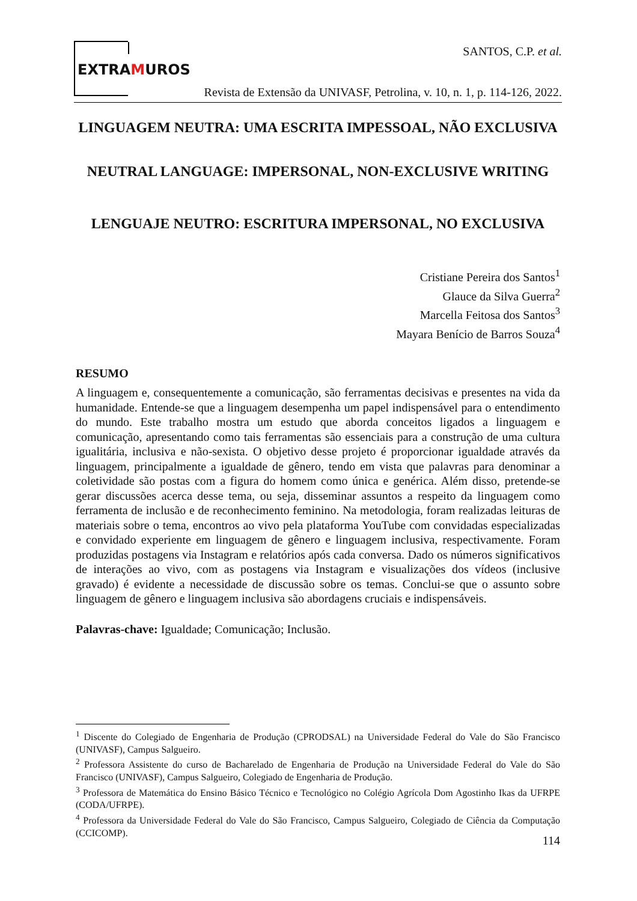EXTRAMUROS
SANTOS, C.P. et al.
Revista de Extensão da UNIVASF, Petrolina, v. 10, n. 1, p. 114-126, 2022.
LINGUAGEM NEUTRA: UMA ESCRITA IMPESSOAL, NÃO EXCLUSIVA
NEUTRAL LANGUAGE: IMPERSONAL, NON-EXCLUSIVE WRITING
LENGUAJE NEUTRO: ESCRITURA IMPERSONAL, NO EXCLUSIVA
Cristiane Pereira dos Santos<sup>1</sup>
Glauce da Silva Guerra<sup>2</sup>
Marcella Feitosa dos Santos<sup>3</sup>
Mayara Benício de Barros Souza<sup>4</sup>
RESUMO
A linguagem e, consequentemente a comunicação, são ferramentas decisivas e presentes na vida da humanidade. Entende-se que a linguagem desempenha um papel indispensável para o entendimento do mundo. Este trabalho mostra um estudo que aborda conceitos ligados a linguagem e comunicação, apresentando como tais ferramentas são essenciais para a construção de uma cultura igualitária, inclusiva e não-sexista. O objetivo desse projeto é proporcionar igualdade através da linguagem, principalmente a igualdade de gênero, tendo em vista que palavras para denominar a coletividade são postas com a figura do homem como única e genérica. Além disso, pretende-se gerar discussões acerca desse tema, ou seja, disseminar assuntos a respeito da linguagem como ferramenta de inclusão e de reconhecimento feminino. Na metodologia, foram realizadas leituras de materiais sobre o tema, encontros ao vivo pela plataforma YouTube com convidadas especializadas e convidado experiente em linguagem de gênero e linguagem inclusiva, respectivamente. Foram produzidas postagens via Instagram e relatórios após cada conversa. Dado os números significativos de interações ao vivo, com as postagens via Instagram e visualizações dos vídeos (inclusive gravado) é evidente a necessidade de discussão sobre os temas. Conclui-se que o assunto sobre linguagem de gênero e linguagem inclusiva são abordagens cruciais e indispensáveis.
Palavras-chave: Igualdade; Comunicação; Inclusão.
<sup>1</sup> Discente do Colegiado de Engenharia de Produção (CPRODSAL) na Universidade Federal do Vale do São Francisco (UNIVASF), Campus Salgueiro.
<sup>2</sup> Professora Assistente do curso de Bacharelado de Engenharia de Produção na Universidade Federal do Vale do São Francisco (UNIVASF), Campus Salgueiro, Colegiado de Engenharia de Produção.
<sup>3</sup> Professora de Matemática do Ensino Básico Técnico e Tecnológico no Colégio Agrícola Dom Agostinho Ikas da UFRPE (CODA/UFRPE).
<sup>4</sup> Professora da Universidade Federal do Vale do São Francisco, Campus Salgueiro, Colegiado de Ciência da Computação (CCICOMP).
114